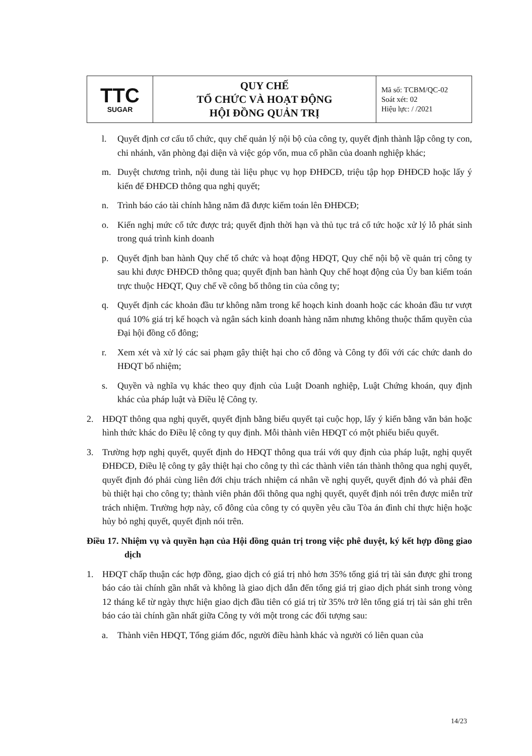| TTC SUGAR | QUY CHẾ TỔ CHỨC VÀ HOẠT ĐỘNG HỘI ĐỒNG QUẢN TRỊ | Mã số: TCBM/QC-02 Soát xét: 02 Hiệu lực: / /2021 |
l. Quyết định cơ cấu tổ chức, quy chế quản lý nội bộ của công ty, quyết định thành lập công ty con, chi nhánh, văn phòng đại diện và việc góp vốn, mua cổ phần của doanh nghiệp khác;
m. Duyệt chương trình, nội dung tài liệu phục vụ họp ĐHĐCĐ, triệu tập họp ĐHĐCĐ hoặc lấy ý kiến để ĐHĐCĐ thông qua nghị quyết;
n. Trình báo cáo tài chính hằng năm đã được kiểm toán lên ĐHĐCĐ;
o. Kiến nghị mức cổ tức được trả; quyết định thời hạn và thủ tục trả cổ tức hoặc xử lý lỗ phát sinh trong quá trình kinh doanh
p. Quyết định ban hành Quy chế tổ chức và hoạt động HĐQT, Quy chế nội bộ về quản trị công ty sau khi được ĐHĐCĐ thông qua; quyết định ban hành Quy chế hoạt động của Ủy ban kiểm toán trực thuộc HĐQT, Quy chế về công bố thông tin của công ty;
q. Quyết định các khoản đầu tư không nằm trong kế hoạch kinh doanh hoặc các khoản đầu tư vượt quá 10% giá trị kế hoạch và ngân sách kinh doanh hàng năm nhưng không thuộc thẩm quyền của Đại hội đồng cổ đông;
r. Xem xét và xử lý các sai phạm gây thiệt hại cho cổ đông và Công ty đối với các chức danh do HĐQT bổ nhiệm;
s. Quyền và nghĩa vụ khác theo quy định của Luật Doanh nghiệp, Luật Chứng khoán, quy định khác của pháp luật và Điều lệ Công ty.
2. HĐQT thông qua nghị quyết, quyết định bằng biểu quyết tại cuộc họp, lấy ý kiến bằng văn bản hoặc hình thức khác do Điều lệ công ty quy định. Mỗi thành viên HĐQT có một phiếu biểu quyết.
3. Trường hợp nghị quyết, quyết định do HĐQT thông qua trái với quy định của pháp luật, nghị quyết ĐHĐCĐ, Điều lệ công ty gây thiệt hại cho công ty thì các thành viên tán thành thông qua nghị quyết, quyết định đó phải cùng liên đới chịu trách nhiệm cá nhân về nghị quyết, quyết định đó và phải đền bù thiệt hại cho công ty; thành viên phản đối thông qua nghị quyết, quyết định nói trên được miễn trừ trách nhiệm. Trường hợp này, cổ đông của công ty có quyền yêu cầu Tòa án đình chỉ thực hiện hoặc hủy bỏ nghị quyết, quyết định nói trên.
Điều 17. Nhiệm vụ và quyền hạn của Hội đồng quản trị trong việc phê duyệt, ký kết hợp đồng giao dịch
1. HĐQT chấp thuận các hợp đồng, giao dịch có giá trị nhỏ hơn 35% tổng giá trị tài sản được ghi trong báo cáo tài chính gần nhất và không là giao dịch dẫn đến tổng giá trị giao dịch phát sinh trong vòng 12 tháng kể từ ngày thực hiện giao dịch đầu tiên có giá trị từ 35% trở lên tổng giá trị tài sản ghi trên báo cáo tài chính gần nhất giữa Công ty với một trong các đối tượng sau:
a. Thành viên HĐQT, Tổng giám đốc, người điều hành khác và người có liên quan của
14/23